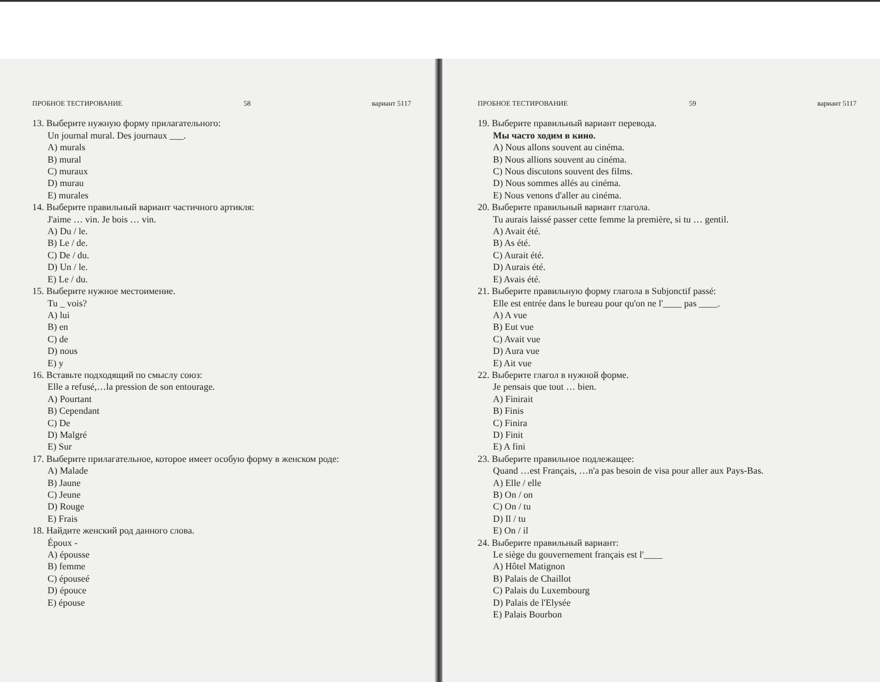ПРОБНОЕ ТЕСТИРОВАНИЕ 58 вариант 5117
13. Выберите нужную форму прилагательного:
Un journal mural. Des journaux ___.
A) murals
B) mural
C) muraux
D) murau
E) murales
14. Выберите правильный вариант частичного артикля:
J'aime … vin. Je bois … vin.
A) Du / le.
B) Le / de.
C) De / du.
D) Un / le.
E) Le / du.
15. Выберите нужное местоимение.
Tu _ vois?
A) lui
B) en
C) de
D) nous
E) y
16. Вставьте подходящий по смыслу союз:
Elle a refusé,…la pression de son entourage.
A) Pourtant
B) Cependant
C) De
D) Malgré
E) Sur
17. Выберите прилагательное, которое имеет особую форму в женском роде:
A) Malade
B) Jaune
C) Jeune
D) Rouge
E) Frais
18. Найдите женский род данного слова.
Époux -
A) épousse
B) femme
C) épouseé
D) épouce
E) épouse
ПРОБНОЕ ТЕСТИРОВАНИЕ 59 вариант 5117
19. Выберите правильный вариант перевода.
Мы часто ходим в кино.
A) Nous allons souvent au cinéma.
B) Nous allions souvent au cinéma.
C) Nous discutons souvent des films.
D) Nous sommes allés au cinéma.
E) Nous venons d'aller au cinéma.
20. Выберите правильный вариант глагола.
Tu aurais laissé passer cette femme la première, si tu … gentil.
A) Avait été.
B) As été.
C) Aurait été.
D) Aurais été.
E) Avais été.
21. Выберите правильную форму глагола в Subjonctif passé:
Elle est entrée dans le bureau pour qu'on ne l'____ pas ____.
A) A vue
B) Eut vue
C) Avait vue
D) Aura vue
E) Ait vue
22. Выберите глагол в нужной форме.
Je pensais que tout … bien.
A) Finirait
B) Finis
C) Finira
D) Finit
E) A fini
23. Выберите правильное подлежащее:
Quand …est Français, …n'a pas besoin de visa pour aller aux Pays-Bas.
A) Elle / elle
B) On / on
C) On / tu
D) Il / tu
E) On / il
24. Выберите правильный вариант:
Le siège du gouvernement français est l'____
A) Hôtel Matignon
B) Palais de Chaillot
C) Palais du Luxembourg
D) Palais de l'Elysée
E) Palais Bourbon